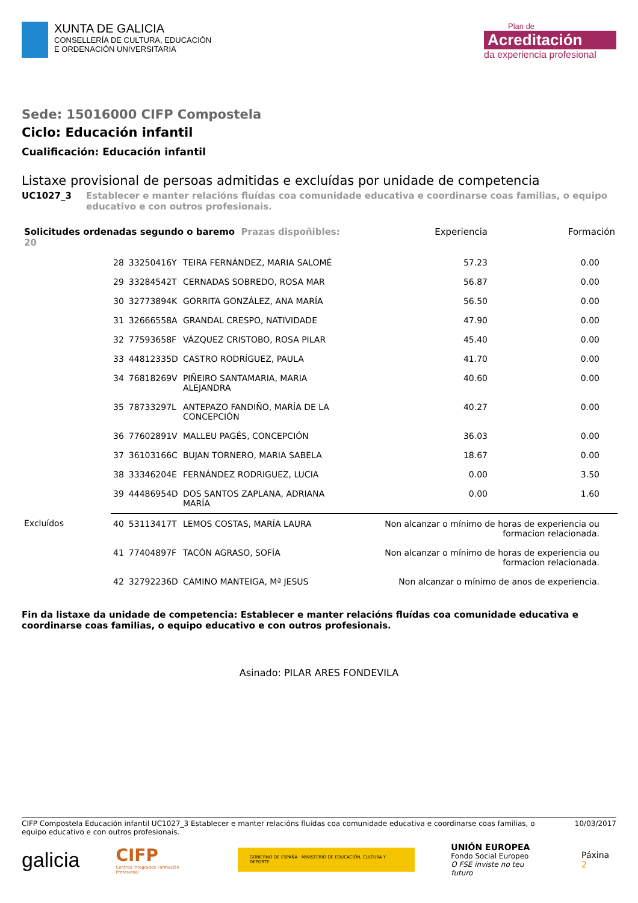XUNTA DE GALICIA
CONSELLERÍA DE CULTURA, EDUCACIÓN
E ORDENACIÓN UNIVERSITARIA
Plan de
Acreditación
da experiencia profesional
Sede: 15016000 CIFP Compostela
Ciclo: Educación infantil
Cualificación: Educación infantil
Listaxe provisional de persoas admitidas e excluídas por unidade de competencia
UC1027_3 Establecer e manter relacións fluídas coa comunidade educativa e coordinarse coas familias, o equipo educativo e con outros profesionais.
| Solicitudes ordenadas segundo o baremo Prazas dispoñibles: 20 | | | | Experiencia | Formación |
| --- | --- | --- | --- | --- | --- |
| | 28 | 33250416Y | TEIRA FERNÁNDEZ, MARIA SALOMÉ | 57.23 | 0.00 |
| | 29 | 33284542T | CERNADAS SOBREDO, ROSA MAR | 56.87 | 0.00 |
| | 30 | 32773894K | GORRITA GONZÁLEZ, ANA MARÍA | 56.50 | 0.00 |
| | 31 | 32666558A | GRANDAL CRESPO, NATIVIDADE | 47.90 | 0.00 |
| | 32 | 77593658F | VÁZQUEZ CRISTOBO, ROSA PILAR | 45.40 | 0.00 |
| | 33 | 44812335D | CASTRO RODRÍGUEZ, PAULA | 41.70 | 0.00 |
| | 34 | 76818269V | PIÑEIRO SANTAMARIA, MARIA ALEJANDRA | 40.60 | 0.00 |
| | 35 | 78733297L | ANTEPAZO FANDIÑO, MARÍA DE LA CONCEPCIÓN | 40.27 | 0.00 |
| | 36 | 77602891V | MALLEU PAGÉS, CONCEPCIÓN | 36.03 | 0.00 |
| | 37 | 36103166C | BUJAN TORNERO, MARIA SABELA | 18.67 | 0.00 |
| | 38 | 33346204E | FERNÁNDEZ RODRIGUEZ, LUCIA | 0.00 | 3.50 |
| | 39 | 44486954D | DOS SANTOS ZAPLANA, ADRIANA MARÍA | 0.00 | 1.60 |
| Excluídos | 40 | 53113417T | LEMOS COSTAS, MARÍA LAURA | Non alcanzar o mínimo de horas de experiencia ou formacion relacionada. | |
| | 41 | 77404897F | TACÓN AGRASO, SOFÍA | Non alcanzar o mínimo de horas de experiencia ou formacion relacionada. | |
| | 42 | 32792236D | CAMINO MANTEIGA, Mª JESUS | Non alcanzar o mínimo de anos de experiencia. | |
Fin da listaxe da unidade de competencia: Establecer e manter relacións fluídas coa comunidade educativa e coordinarse coas familias, o equipo educativo e con outros profesionais.
Asinado: PILAR ARES FONDEVILA
CIFP Compostela Educación infantil UC1027_3 Establecer e manter relacións fluídas coa comunidade educativa e coordinarse coas familias, o equipo educativo e con outros profesionais.
10/03/2017
galicia
CIFP
Centros Integrados Formación Profesional
GOBIERNO DE ESPAÑA · MINISTERIO DE EDUCACIÓN, CULTURA Y DEPORTE
UNIÓN EUROPEA
Fondo Social Europeo
O FSE inviste no teu futuro
Páxina 2